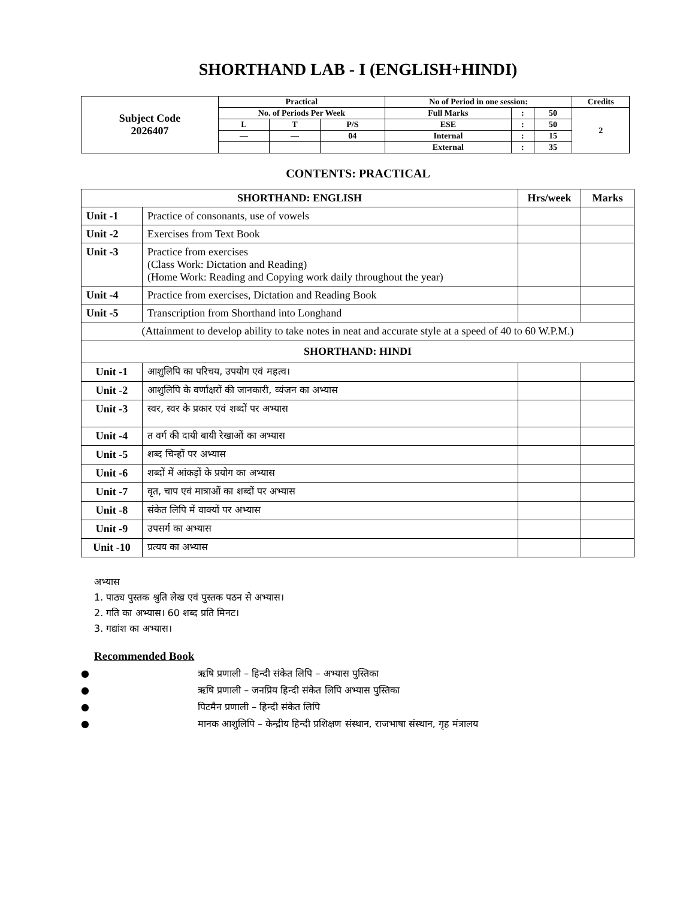SHORTHAND LAB - I (ENGLISH+HINDI)
| Subject Code 2026407 | Practical | | | No of Period in one session: | | | Credits |
| | No. of Periods Per Week | | | Full Marks | : | 50 | 2 |
| | L | T | P/S | ESE | : | 50 | |
| | — | — | 04 | Internal | : | 15 | |
| | | | | External | : | 35 | |
CONTENTS: PRACTICAL
| SHORTHAND: ENGLISH | | Hrs/week | Marks |
| --- | --- | --- | --- |
| Unit -1 | Practice of consonants, use of vowels | | |
| Unit -2 | Exercises from Text Book | | |
| Unit -3 | Practice from exercises (Class Work: Dictation and Reading) (Home Work: Reading and Copying work daily throughout the year) | | |
| Unit -4 | Practice from exercises, Dictation and Reading Book | | |
| Unit -5 | Transcription from Shorthand into Longhand | | |
| (Attainment to develop ability to take notes in neat and accurate style at a speed of 40 to 60 W.P.M.) | | | |
| SHORTHAND: HINDI | | | |
| Unit -1 | आशुलिपि का परिचय, उपयोग एवं महत्व। | | |
| Unit -2 | आशुलिपि के वर्णाक्षरों की जानकारी, व्यंजन का अभ्यास | | |
| Unit -3 | स्वर, स्वर के प्रकार एवं शब्दों पर अभ्यास | | |
| Unit -4 | त वर्ग की दायी बायी रेखाओं का अभ्यास | | |
| Unit -5 | शब्द चिन्हों पर अभ्यास | | |
| Unit -6 | शब्दों में आंकड़ों के प्रयोग का अभ्यास | | |
| Unit -7 | वृत, चाप एवं मात्राओं का शब्दों पर अभ्यास | | |
| Unit -8 | संकेत लिपि में वाक्यों पर अभ्यास | | |
| Unit -9 | उपसर्ग का अभ्यास | | |
| Unit -10 | प्रत्यय का अभ्यास | | |
अभ्यास
1. पाठ्य पुस्तक श्रुति लेख एवं पुस्तक पठन से अभ्यास।
2. गति का अभ्यास। 60 शब्द प्रति मिनट।
3. गद्यांश का अभ्यास।
Recommended Book
● ऋषि प्रणाली – हिन्दी संकेत लिपि – अभ्यास पुस्तिका
● ऋषि प्रणाली – जनप्रिय हिन्दी संकेत लिपि अभ्यास पुस्तिका
● पिटमैन प्रणाली – हिन्दी संकेत लिपि
● मानक आशुलिपि – केन्द्रीय हिन्दी प्रशिक्षण संस्थान, राजभाषा संस्थान, गृह मंत्रालय